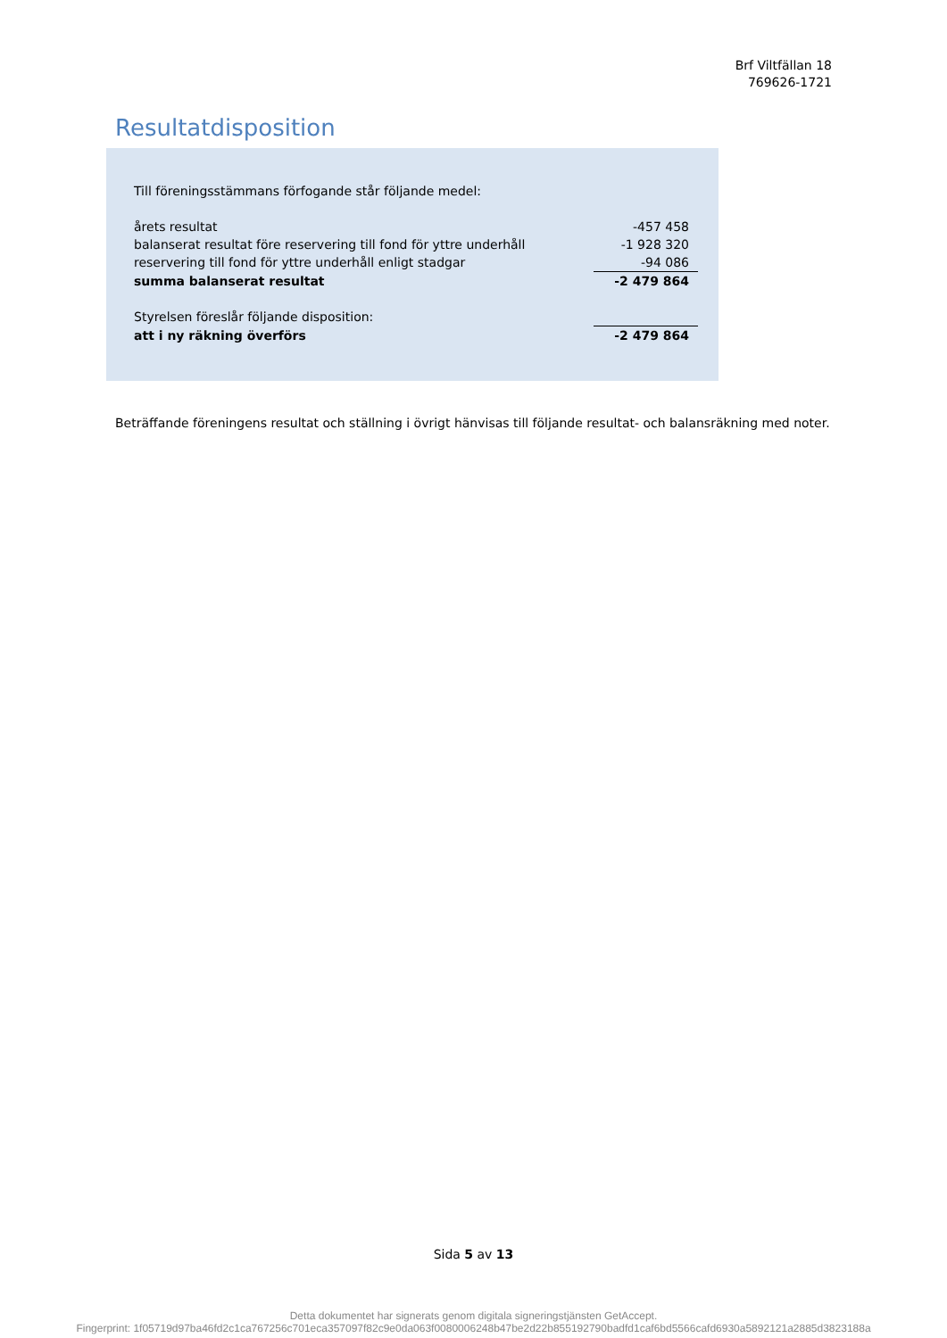Brf Viltfällan 18
769626-1721
Resultatdisposition
| Till föreningsstämmans förfogande står följande medel: | |
| årets resultat | -457 458 |
| balanserat resultat före reservering till fond för yttre underhåll | -1 928 320 |
| reservering till fond för yttre underhåll enligt stadgar | -94 086 |
| summa balanserat resultat | -2 479 864 |
| Styrelsen föreslår följande disposition: | |
| att i ny räkning överförs | -2 479 864 |
Beträffande föreningens resultat och ställning i övrigt hänvisas till följande resultat- och balansräkning med noter.
Sida 5 av 13
Detta dokumentet har signerats genom digitala signeringstjänsten GetAccept.
Fingerprint: 1f05719d97ba46fd2c1ca767256c701eca357097f82c9e0da063f0080006248b47be2d22b855192790badfd1caf6bd5566cafd6930a5892121a2885d3823188a